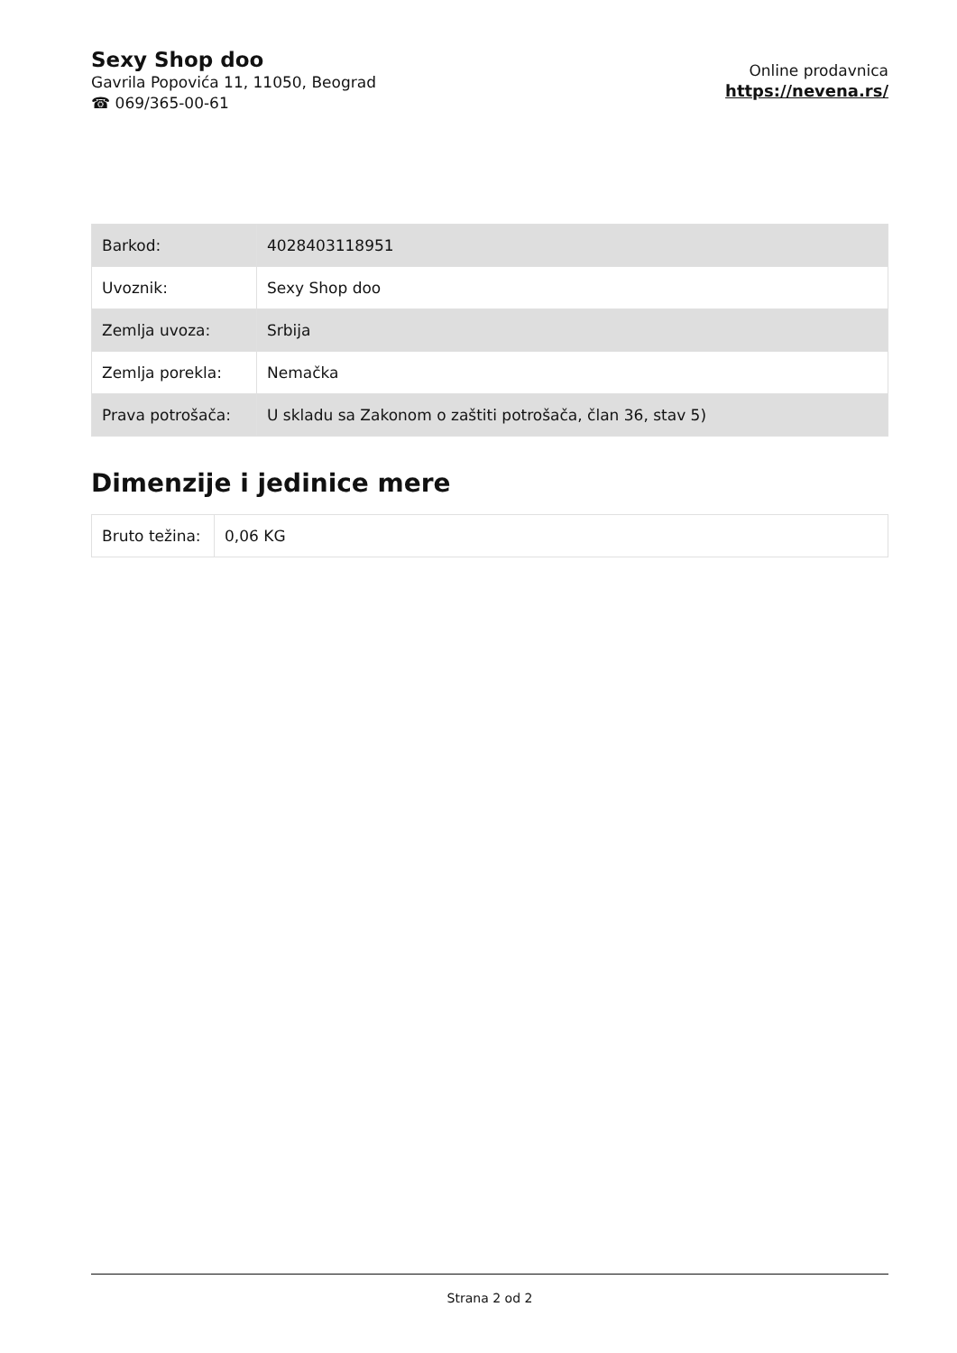Sexy Shop doo
Gavrila Popovića 11, 11050, Beograd
☎ 069/365-00-61
Online prodavnica
https://nevena.rs/
| Barkod: | 4028403118951 |
| Uvoznik: | Sexy Shop doo |
| Zemlja uvoza: | Srbija |
| Zemlja porekla: | Nemačka |
| Prava potrošača: | U skladu sa Zakonom o zaštiti potrošača, član 36, stav 5) |
Dimenzije i jedinice mere
| Bruto težina: | 0,06 KG |
Strana 2 od 2